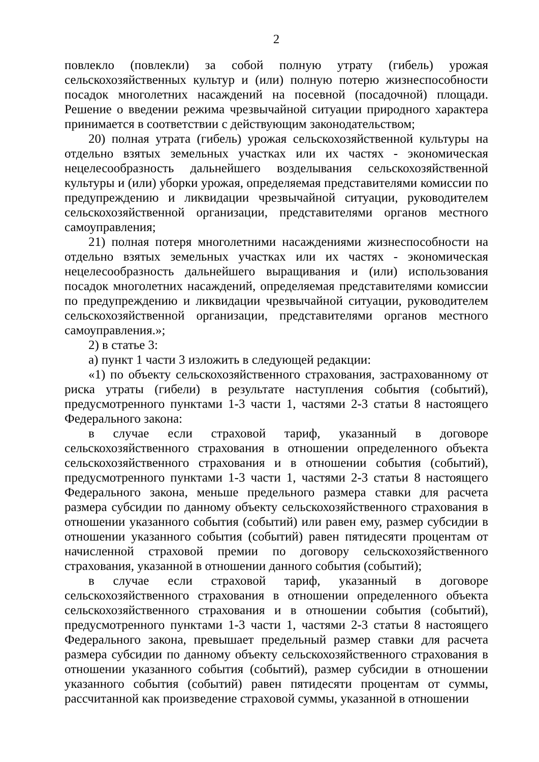2
повлекло (повлекли) за собой полную утрату (гибель) урожая сельскохозяйственных культур и (или) полную потерю жизнеспособности посадок многолетних насаждений на посевной (посадочной) площади. Решение о введении режима чрезвычайной ситуации природного характера принимается в соответствии с действующим законодательством;
20) полная утрата (гибель) урожая сельскохозяйственной культуры на отдельно взятых земельных участках или их частях - экономическая нецелесообразность дальнейшего возделывания сельскохозяйственной культуры и (или) уборки урожая, определяемая представителями комиссии по предупреждению и ликвидации чрезвычайной ситуации, руководителем сельскохозяйственной организации, представителями органов местного самоуправления;
21) полная потеря многолетними насаждениями жизнеспособности на отдельно взятых земельных участках или их частях - экономическая нецелесообразность дальнейшего выращивания и (или) использования посадок многолетних насаждений, определяемая представителями комиссии по предупреждению и ликвидации чрезвычайной ситуации, руководителем сельскохозяйственной организации, представителями органов местного самоуправления.»;
2) в статье 3:
а) пункт 1 части 3 изложить в следующей редакции:
«1) по объекту сельскохозяйственного страхования, застрахованному от риска утраты (гибели) в результате наступления события (событий), предусмотренного пунктами 1-3 части 1, частями 2-3 статьи 8 настоящего Федерального закона:
в случае если страховой тариф, указанный в договоре сельскохозяйственного страхования в отношении определенного объекта сельскохозяйственного страхования и в отношении события (событий), предусмотренного пунктами 1-3 части 1, частями 2-3 статьи 8 настоящего Федерального закона, меньше предельного размера ставки для расчета размера субсидии по данному объекту сельскохозяйственного страхования в отношении указанного события (событий) или равен ему, размер субсидии в отношении указанного события (событий) равен пятидесяти процентам от начисленной страховой премии по договору сельскохозяйственного страхования, указанной в отношении данного события (событий);
в случае если страховой тариф, указанный в договоре сельскохозяйственного страхования в отношении определенного объекта сельскохозяйственного страхования и в отношении события (событий), предусмотренного пунктами 1-3 части 1, частями 2-3 статьи 8 настоящего Федерального закона, превышает предельный размер ставки для расчета размера субсидии по данному объекту сельскохозяйственного страхования в отношении указанного события (событий), размер субсидии в отношении указанного события (событий) равен пятидесяти процентам от суммы, рассчитанной как произведение страховой суммы, указанной в отношении